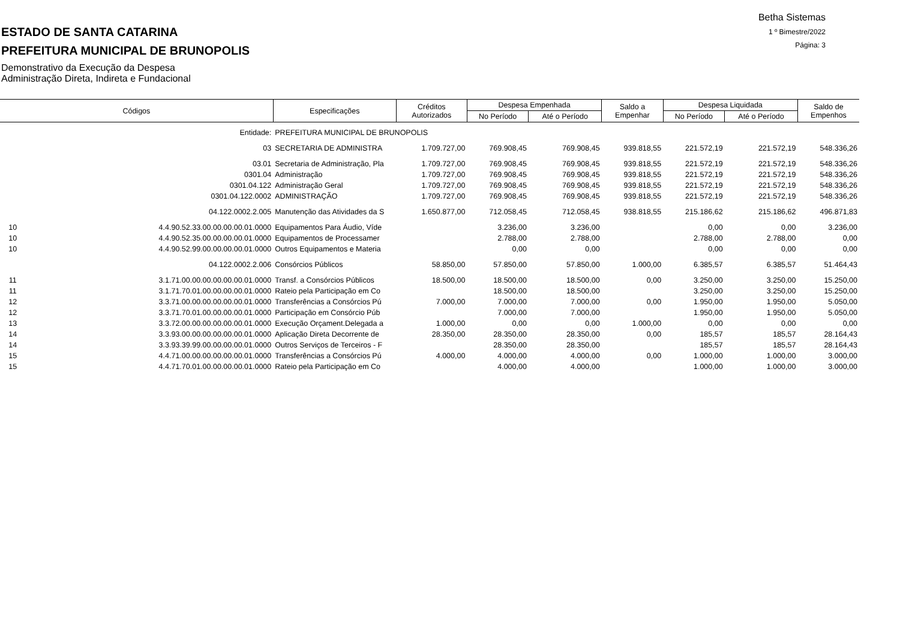ESTADO DE SANTA CATARINA
PREFEITURA MUNICIPAL DE BRUNOPOLIS
Demonstrativo da Execução da Despesa
Administração Direta, Indireta e Fundacional
Betha Sistemas
1 º Bimestre/2022
Página: 3
| Códigos | | Especificações | Créditos Autorizados | Despesa Empenhada | | Saldo a Empenhar | Despesa Liquidada | | Saldo de Empenhos |
| --- | --- | --- | --- | --- | --- | --- | --- | --- | --- |
| | | | | No Período | Até o Período | | No Período | Até o Período | |
| | Entidade: | PREFEITURA MUNICIPAL DE BRUNOPOLIS | | | | | | | |
| | 03 | SECRETARIA DE ADMINISTRA | 1.709.727,00 | 769.908,45 | 769.908,45 | 939.818,55 | 221.572,19 | 221.572,19 | 548.336,26 |
| | 03.01 | Secretaria de Administração, Pla | 1.709.727,00 | 769.908,45 | 769.908,45 | 939.818,55 | 221.572,19 | 221.572,19 | 548.336,26 |
| | 0301.04 | Administração | 1.709.727,00 | 769.908,45 | 769.908,45 | 939.818,55 | 221.572,19 | 221.572,19 | 548.336,26 |
| | 0301.04.122 | Administração Geral | 1.709.727,00 | 769.908,45 | 769.908,45 | 939.818,55 | 221.572,19 | 221.572,19 | 548.336,26 |
| | 0301.04.122.0002 | ADMINISTRAÇÃO | 1.709.727,00 | 769.908,45 | 769.908,45 | 939.818,55 | 221.572,19 | 221.572,19 | 548.336,26 |
| | 04.122.0002.2.005 | Manutenção das Atividades da S | 1.650.877,00 | 712.058,45 | 712.058,45 | 938.818,55 | 215.186,62 | 215.186,62 | 496.871,83 |
| 10 | 4.4.90.52.33.00.00.00.00.01.0000 | Equipamentos Para Áudio, Víde | | 3.236,00 | 3.236,00 | | 0,00 | 0,00 | 3.236,00 |
| 10 | 4.4.90.52.35.00.00.00.00.01.0000 | Equipamentos de Processamer | | 2.788,00 | 2.788,00 | | 2.788,00 | 2.788,00 | 0,00 |
| 10 | 4.4.90.52.99.00.00.00.00.01.0000 | Outros Equipamentos e Materia | | 0,00 | 0,00 | | 0,00 | 0,00 | 0,00 |
| | 04.122.0002.2.006 | Consórcios Públicos | 58.850,00 | 57.850,00 | 57.850,00 | 1.000,00 | 6.385,57 | 6.385,57 | 51.464,43 |
| 11 | 3.1.71.00.00.00.00.00.00.01.0000 | Transf. a Consórcios Públicos | 18.500,00 | 18.500,00 | 18.500,00 | 0,00 | 3.250,00 | 3.250,00 | 15.250,00 |
| 11 | 3.1.71.70.01.00.00.00.00.01.0000 | Rateio pela Participação em Co | | 18.500,00 | 18.500,00 | | 3.250,00 | 3.250,00 | 15.250,00 |
| 12 | 3.3.71.00.00.00.00.00.00.01.0000 | Transferências a Consórcios Pú | 7.000,00 | 7.000,00 | 7.000,00 | 0,00 | 1.950,00 | 1.950,00 | 5.050,00 |
| 12 | 3.3.71.70.01.00.00.00.00.01.0000 | Participação em Consórcio Púb | | 7.000,00 | 7.000,00 | | 1.950,00 | 1.950,00 | 5.050,00 |
| 13 | 3.3.72.00.00.00.00.00.00.01.0000 | Execução Orçament.Delegada a | 1.000,00 | 0,00 | 0,00 | 1.000,00 | 0,00 | 0,00 | 0,00 |
| 14 | 3.3.93.00.00.00.00.00.00.01.0000 | Aplicação Direta Decorrente de | 28.350,00 | 28.350,00 | 28.350,00 | 0,00 | 185,57 | 185,57 | 28.164,43 |
| 14 | 3.3.93.39.99.00.00.00.00.01.0000 | Outros Serviços de Terceiros - F | | 28.350,00 | 28.350,00 | | 185,57 | 185,57 | 28.164,43 |
| 15 | 4.4.71.00.00.00.00.00.00.01.0000 | Transferências a Consórcios Pú | 4.000,00 | 4.000,00 | 4.000,00 | 0,00 | 1.000,00 | 1.000,00 | 3.000,00 |
| 15 | 4.4.71.70.01.00.00.00.00.01.0000 | Rateio pela Participação em Co | | 4.000,00 | 4.000,00 | | 1.000,00 | 1.000,00 | 3.000,00 |